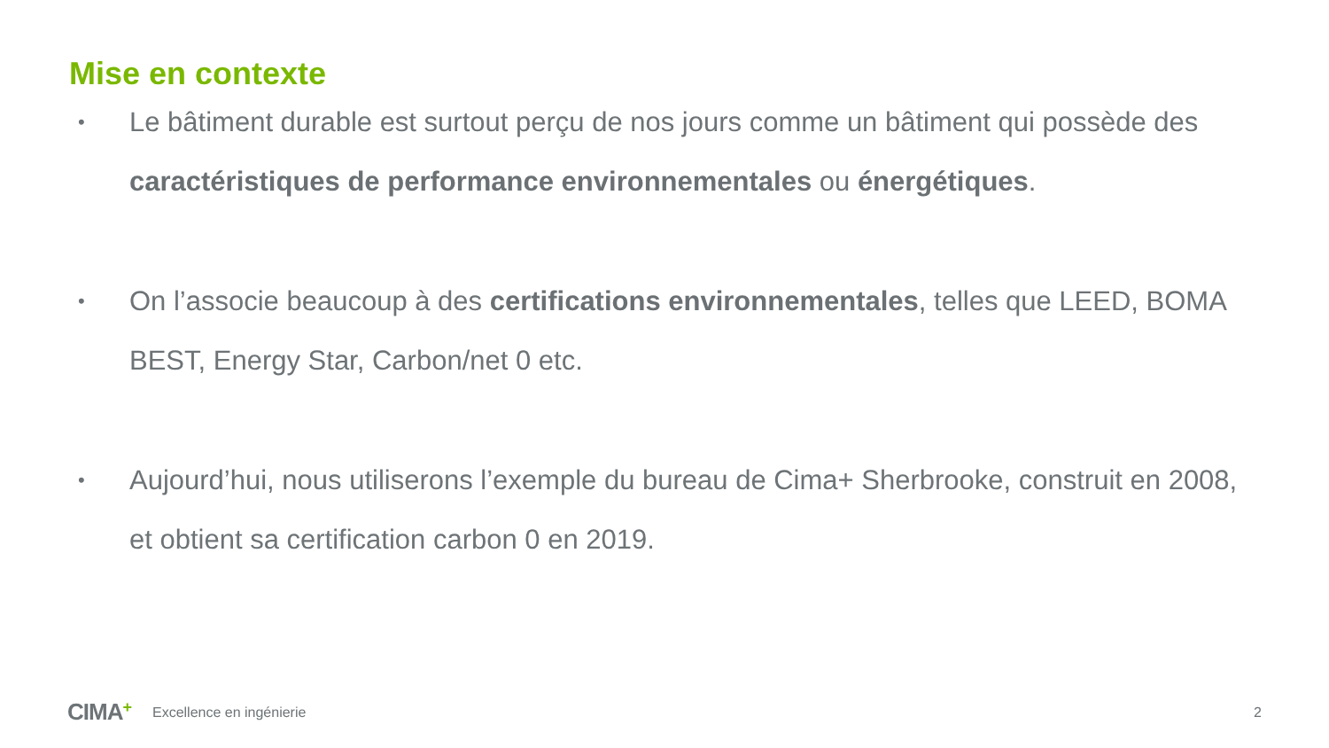Mise en contexte
• Le bâtiment durable est surtout perçu de nos jours comme un bâtiment qui possède des caractéristiques de performance environnementales ou énergétiques.
• On l’associe beaucoup à des certifications environnementales, telles que LEED, BOMA BEST, Energy Star, Carbon/net 0 etc.
• Aujourd’hui, nous utiliserons l’exemple du bureau de Cima+ Sherbrooke, construit en 2008, et obtient sa certification carbon 0 en 2019.
CIMA+ Excellence en ingénierie 2